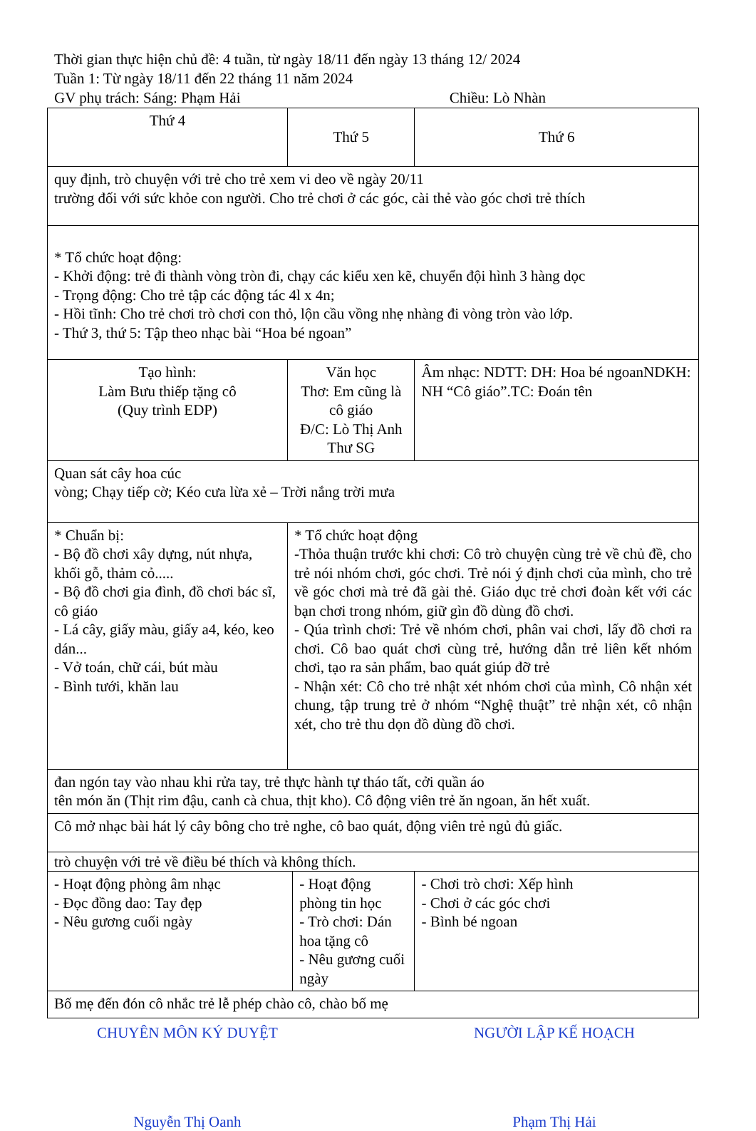Thời gian thực hiện chủ đề: 4 tuần, từ ngày 18/11 đến ngày 13 tháng 12/ 2024
Tuần 1: Từ ngày 18/11 đến 22 tháng 11 năm 2024
GV phụ trách: Sáng: Phạm Hải Chiều: Lò Nhàn
| Thứ 4 | Thứ 5 | | Thứ 6 |
| quy định, trò chuyện với trẻ cho trẻ xem vi deo về ngày 20/11 trường đối với sức khỏe con người. Cho trẻ chơi ở các góc, cài thẻ vào góc chơi trẻ thích | | | |
| * Tổ chức hoạt động: - Khởi động: trẻ đi thành vòng tròn đi, chạy các kiểu xen kẽ, chuyển đội hình 3 hàng dọc - Trọng động: Cho trẻ tập các động tác 4l x 4n; - Hồi tĩnh: Cho trẻ chơi trò chơi con thỏ, lộn cầu vồng nhẹ nhàng đi vòng tròn vào lớp. - Thứ 3, thứ 5: Tập theo nhạc bài “Hoa bé ngoan” | | | |
| Tạo hình: Làm Bưu thiếp tặng cô (Quy trình EDP) | Văn học Thơ: Em cũng là cô giáo Đ/C: Lò Thị Anh Thư SG | | Âm nhạc: NDTT: DH: Hoa bé ngoanNDKH: NH “Cô giáo”.TC: Đoán tên |
| Quan sát cây hoa cúc vòng; Chạy tiếp cờ; Kéo cưa lừa xẻ – Trời nắng trời mưa | | | |
| * Chuẩn bị: - Bộ đồ chơi xây dựng, nút nhựa, khối gỗ, thảm cỏ..... - Bộ đồ chơi gia đình, đồ chơi bác sĩ, cô giáo - Lá cây, giấy màu, giấy a4, kéo, keo dán... - Vở toán, chữ cái, bút màu - Bình tưới, khăn lau | * Tổ chức hoạt động -Thỏa thuận trước khi chơi: Cô trò chuyện cùng trẻ về chủ đề, cho trẻ nói nhóm chơi, góc chơi. Trẻ nói ý định chơi của mình, cho trẻ về góc chơi mà trẻ đã gài thẻ. Giáo dục trẻ chơi đoàn kết với các bạn chơi trong nhóm, giữ gìn đồ dùng đồ chơi. - Qúa trình chơi: Trẻ về nhóm chơi, phân vai chơi, lấy đồ chơi ra chơi. Cô bao quát chơi cùng trẻ, hướng dẫn trẻ liên kết nhóm chơi, tạo ra sản phẩm, bao quát giúp đỡ trẻ - Nhận xét: Cô cho trẻ nhật xét nhóm chơi của mình, Cô nhận xét chung, tập trung trẻ ở nhóm “Nghệ thuật” trẻ nhận xét, cô nhận xét, cho trẻ thu dọn đồ dùng đồ chơi. | | |
| đan ngón tay vào nhau khi rửa tay, trẻ thực hành tự tháo tất, cởi quần áo tên món ăn (Thịt rim đậu, canh cà chua, thịt kho). Cô động viên trẻ ăn ngoan, ăn hết xuất. | | | |
| Cô mở nhạc bài hát lý cây bông cho trẻ nghe, cô bao quát, động viên trẻ ngủ đủ giấc. | | | |
| trò chuyện với trẻ về điều bé thích và không thích. | | | |
| - Hoạt động phòng âm nhạc - Đọc đồng dao: Tay đẹp - Nêu gương cuối ngày | | - Hoạt động phòng tin học - Trò chơi: Dán hoa tặng cô - Nêu gương cuối ngày | - Chơi trò chơi: Xếp hình - Chơi ở các góc chơi - Bình bé ngoan |
| Bố mẹ đến đón cô nhắc trẻ lễ phép chào cô, chào bố mẹ | | | |
CHUYÊN MÔN KÝ DUYỆT
Nguyễn Thị Oanh
NGƯỜI LẬP KẾ HOẠCH
Phạm Thị Hải